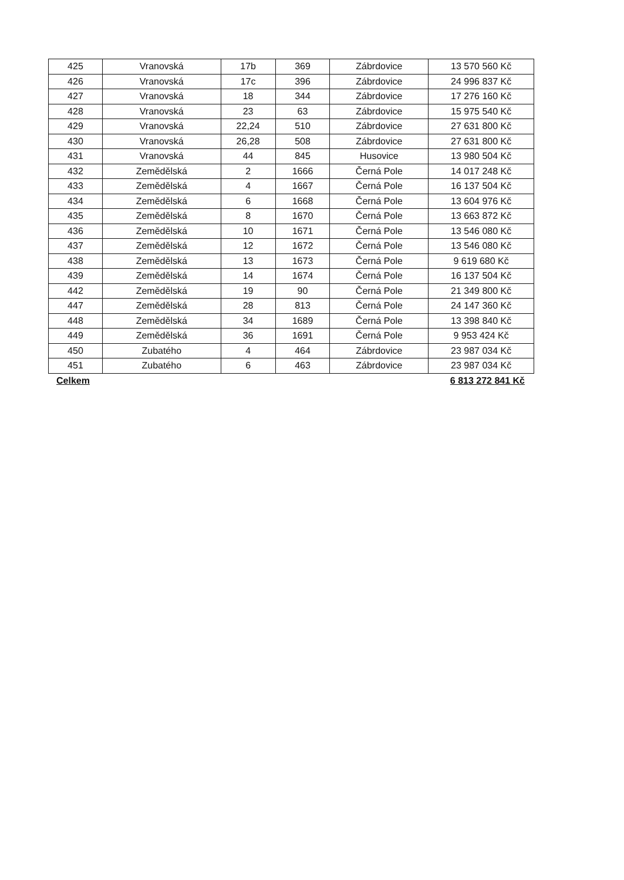| 425 | Vranovská | 17b | 369 | Zábrdovice | 13 570 560 Kč |
| 426 | Vranovská | 17c | 396 | Zábrdovice | 24 996 837 Kč |
| 427 | Vranovská | 18 | 344 | Zábrdovice | 17 276 160 Kč |
| 428 | Vranovská | 23 | 63 | Zábrdovice | 15 975 540 Kč |
| 429 | Vranovská | 22,24 | 510 | Zábrdovice | 27 631 800 Kč |
| 430 | Vranovská | 26,28 | 508 | Zábrdovice | 27 631 800 Kč |
| 431 | Vranovská | 44 | 845 | Husovice | 13 980 504 Kč |
| 432 | Zemědělská | 2 | 1666 | Černá Pole | 14 017 248 Kč |
| 433 | Zemědělská | 4 | 1667 | Černá Pole | 16 137 504 Kč |
| 434 | Zemědělská | 6 | 1668 | Černá Pole | 13 604 976 Kč |
| 435 | Zemědělská | 8 | 1670 | Černá Pole | 13 663 872 Kč |
| 436 | Zemědělská | 10 | 1671 | Černá Pole | 13 546 080 Kč |
| 437 | Zemědělská | 12 | 1672 | Černá Pole | 13 546 080 Kč |
| 438 | Zemědělská | 13 | 1673 | Černá Pole | 9 619 680 Kč |
| 439 | Zemědělská | 14 | 1674 | Černá Pole | 16 137 504 Kč |
| 442 | Zemědělská | 19 | 90 | Černá Pole | 21 349 800 Kč |
| 447 | Zemědělská | 28 | 813 | Černá Pole | 24 147 360 Kč |
| 448 | Zemědělská | 34 | 1689 | Černá Pole | 13 398 840 Kč |
| 449 | Zemědělská | 36 | 1691 | Černá Pole | 9 953 424 Kč |
| 450 | Zubatého | 4 | 464 | Zábrdovice | 23 987 034 Kč |
| 451 | Zubatého | 6 | 463 | Zábrdovice | 23 987 034 Kč |
Celkem 6 813 272 841 Kč